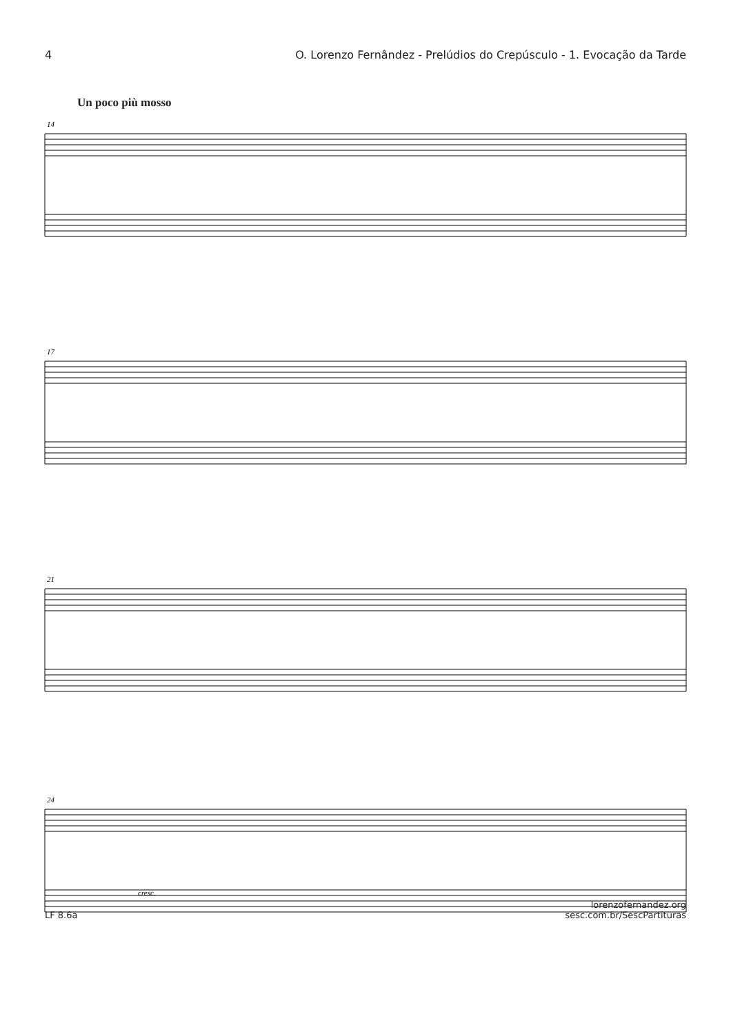4 O. Lorenzo Fernândez - Prelúdios do Crepúsculo - 1. Evocação da Tarde
Un poco più mosso
14
17
21
24
cresc.
LF 8.6a lorenzofernandez.org
sesc.com.br/SescPartituras